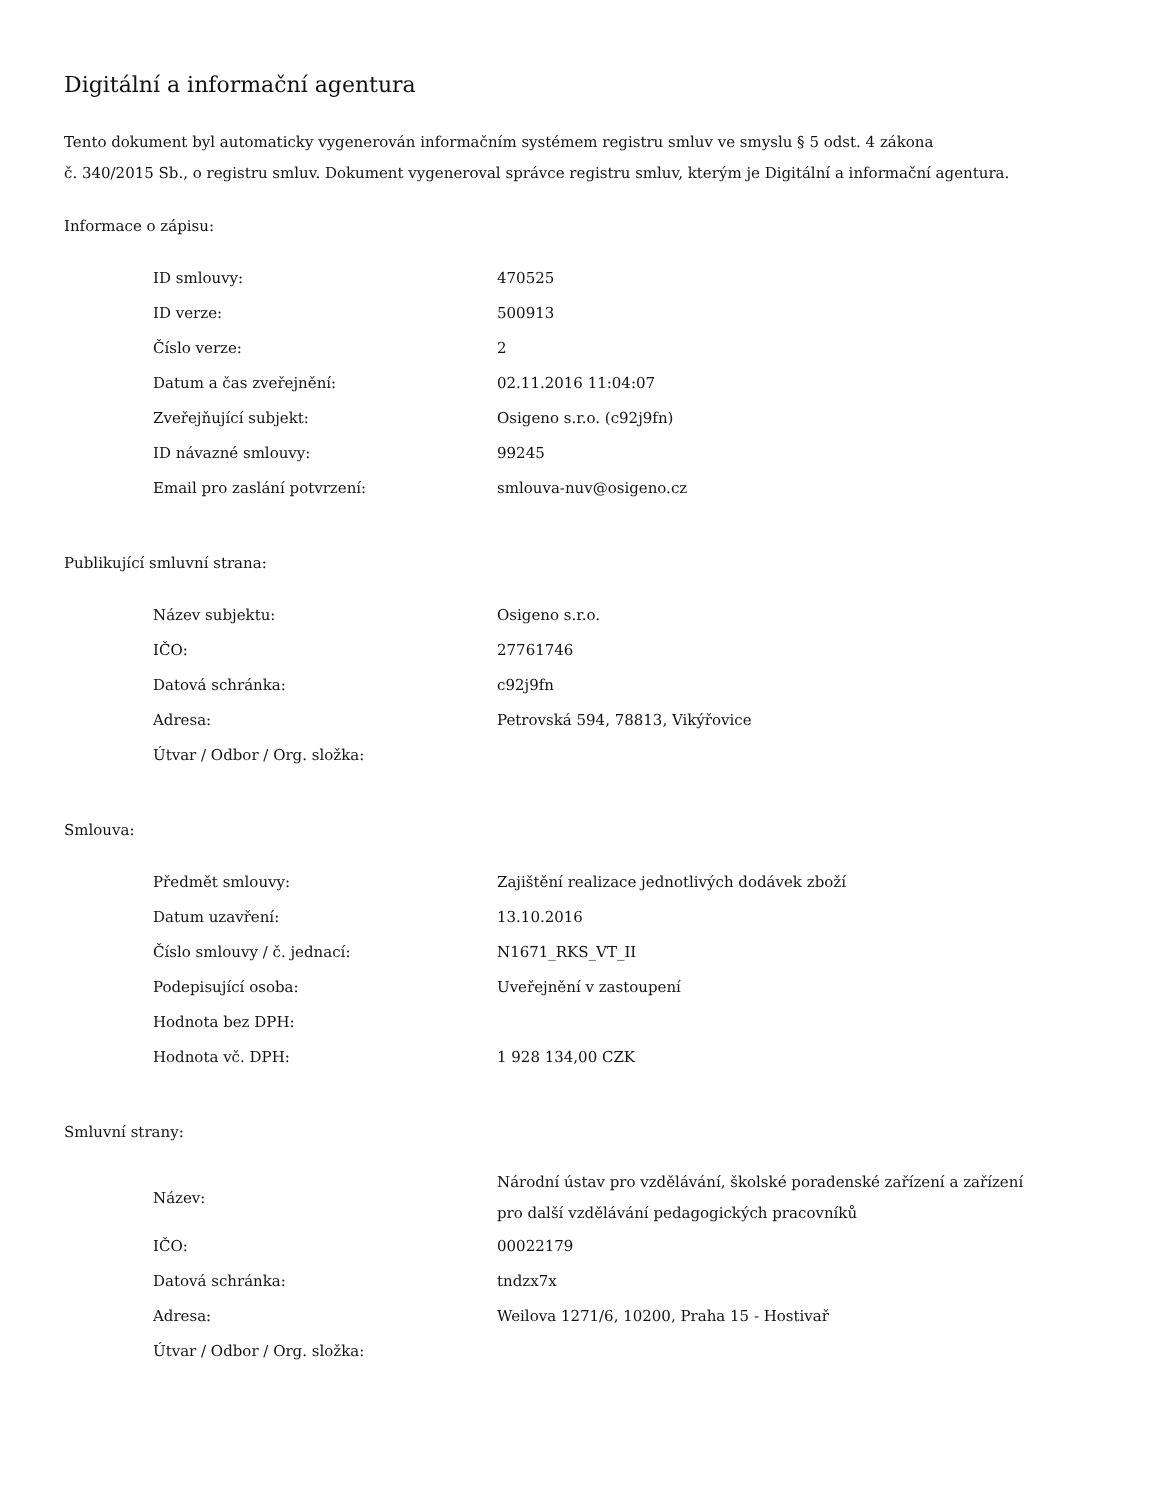Digitální a informační agentura
Tento dokument byl automaticky vygenerován informačním systémem registru smluv ve smyslu § 5 odst. 4 zákona
č. 340/2015 Sb., o registru smluv. Dokument vygeneroval správce registru smluv, kterým je Digitální a informační agentura.
Informace o zápisu:
| ID smlouvy: | 470525 |
| ID verze: | 500913 |
| Číslo verze: | 2 |
| Datum a čas zveřejnění: | 02.11.2016 11:04:07 |
| Zveřejňující subjekt: | Osigeno s.r.o. (c92j9fn) |
| ID návazné smlouvy: | 99245 |
| Email pro zaslání potvrzení: | smlouva-nuv@osigeno.cz |
Publikující smluvní strana:
| Název subjektu: | Osigeno s.r.o. |
| IČO: | 27761746 |
| Datová schránka: | c92j9fn |
| Adresa: | Petrovská 594, 78813, Vikýřovice |
| Útvar / Odbor / Org. složka: | |
Smlouva:
| Předmět smlouvy: | Zajištění realizace jednotlivých dodávek zboží |
| Datum uzavření: | 13.10.2016 |
| Číslo smlouvy / č. jednací: | N1671_RKS_VT_II |
| Podepisující osoba: | Uveřejnění v zastoupení |
| Hodnota bez DPH: | |
| Hodnota vč. DPH: | 1 928 134,00 CZK |
Smluvní strany:
| Název: | Národní ústav pro vzdělávání, školské poradenské zařízení a zařízení pro další vzdělávání pedagogických pracovníků |
| IČO: | 00022179 |
| Datová schránka: | tndzx7x |
| Adresa: | Weilova 1271/6, 10200, Praha 15 - Hostivař |
| Útvar / Odbor / Org. složka: | |